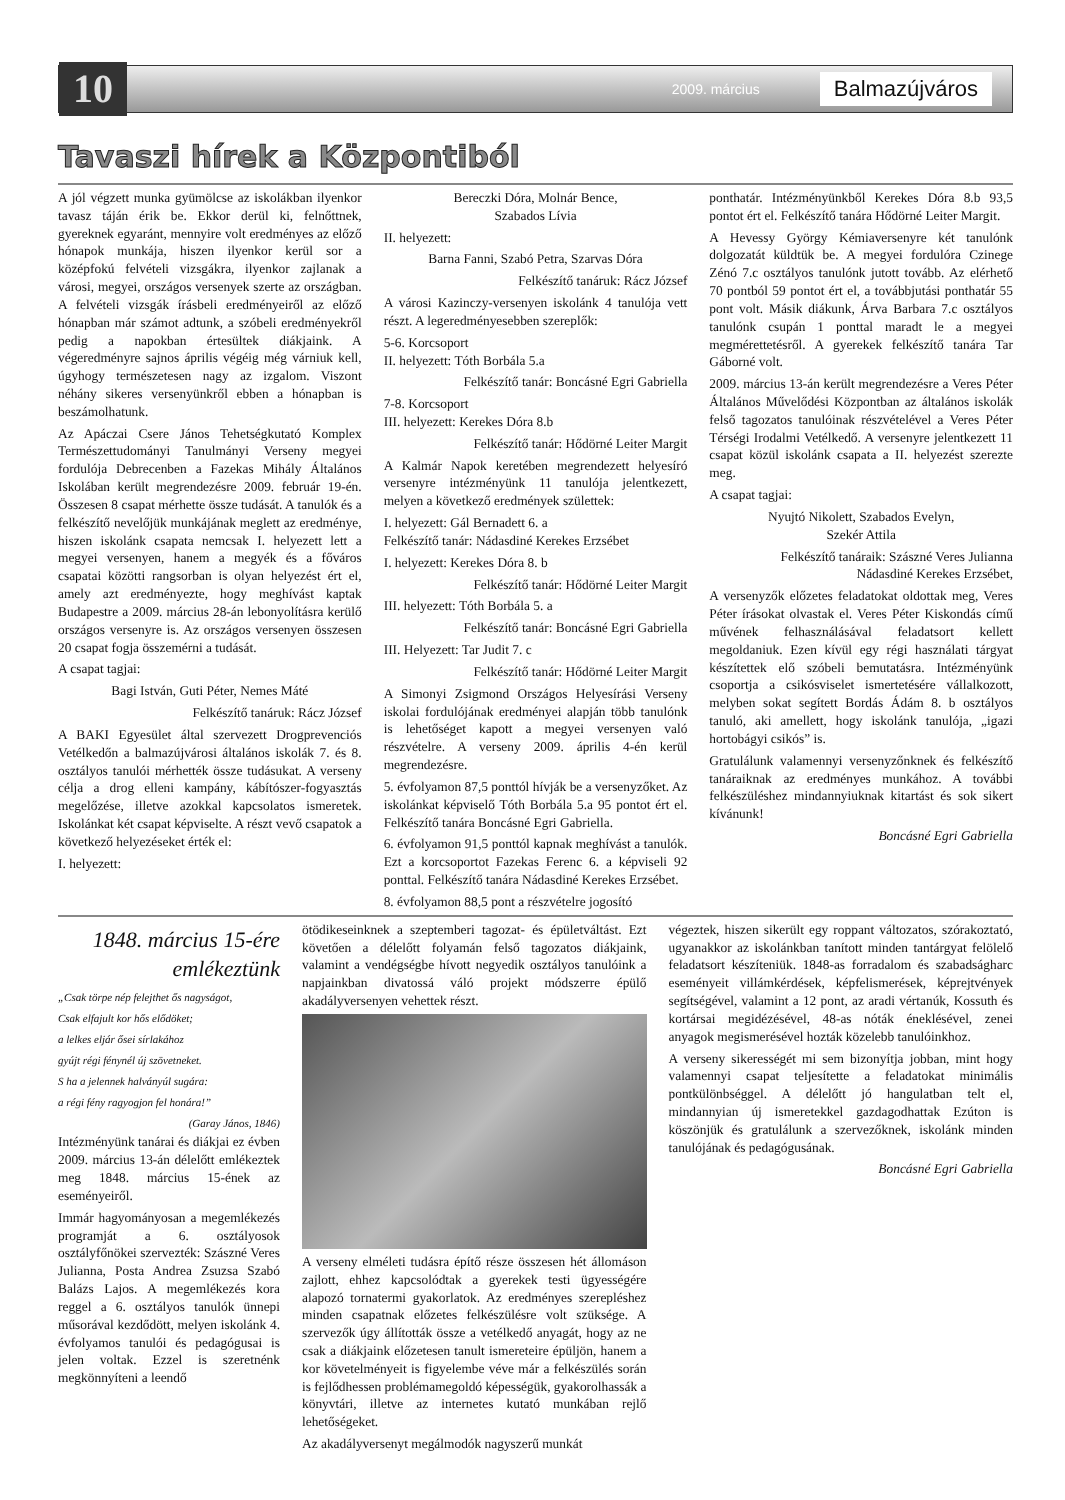10 2009. március Balmazújváros
Tavaszi hírek a Központiból
A jól végzett munka gyümölcse az iskolákban ilyenkor tavasz táján érik be. Ekkor derül ki, felnőttnek, gyereknek egyaránt, mennyire volt eredményes az előző hónapok munkája, hiszen ilyenkor kerül sor a középfokú felvételi vizsgákra, ilyenkor zajlanak a városi, megyei, országos versenyek szerte az országban. A felvételi vizsgák írásbeli eredményeiről az előző hónapban már számot adtunk, a szóbeli eredményekről pedig a napokban értesültek diákjaink. A végeredményre sajnos április végéig még várniuk kell, úgyhogy természetesen nagy az izgalom. Viszont néhány sikeres versenyünkről ebben a hónapban is beszámolhatunk.
Az Apáczai Csere János Tehetségkutató Komplex Természettudományi Tanulmányi Verseny megyei fordulója Debrecenben a Fazekas Mihály Általános Iskolában került megrendezésre 2009. február 19-én. Összesen 8 csapat mérhette össze tudását. A tanulók és a felkészítő nevelőjük munkájának meglett az eredménye, hiszen iskolánk csapata nemcsak I. helyezett lett a megyei versenyen, hanem a megyék és a főváros csapatai közötti rangsorban is olyan helyezést ért el, amely azt eredményezte, hogy meghívást kaptak Budapestre a 2009. március 28-án lebonyolításra kerülő országos versenyre is. Az országos versenyen összesen 20 csapat fogja összemérni a tudását.
A csapat tagjai:
Bagi István, Guti Péter, Nemes Máté
Felkészítő tanáruk: Rácz József
A BAKI Egyesület által szervezett Drogprevenciós Vetélkedőn a balmazújvárosi általános iskolák 7. és 8. osztályos tanulói mérhették össze tudásukat. A verseny célja a drog elleni kampány, kábítószer-fogyasztás megelőzése, illetve azokkal kapcsolatos ismeretek. Iskolánkat két csapat képviselte. A részt vevő csapatok a következő helyezéseket érték el:
I. helyezett:
Bereczki Dóra, Molnár Bence,
Szabados Lívia
II. helyezett:
Barna Fanni, Szabó Petra, Szarvas Dóra
Felkészítő tanáruk: Rácz József
A városi Kazinczy-versenyen iskolánk 4 tanulója vett részt. A legeredményesebben szereplők:
5-6. Korcsoport
II. helyezett: Tóth Borbála 5.a
Felkészítő tanár: Boncásné Egri Gabriella
7-8. Korcsoport
III. helyezett: Kerekes Dóra 8.b
Felkészítő tanár: Hődörné Leiter Margit
A Kalmár Napok keretében megrendezett helyesíró versenyre intézményünk 11 tanulója jelentkezett, melyen a következő eredmények születtek:
I. helyezett: Gál Bernadett 6. a
Felkészítő tanár: Nádasdiné Kerekes Erzsébet
I. helyezett: Kerekes Dóra 8. b
Felkészítő tanár: Hődörné Leiter Margit
III. helyezett: Tóth Borbála 5. a
Felkészítő tanár: Boncásné Egri Gabriella
III. Helyezett: Tar Judit 7. c
Felkészítő tanár: Hődörné Leiter Margit
A Simonyi Zsigmond Országos Helyesírási Verseny iskolai fordulójának eredményei alapján több tanulónk is lehetőséget kapott a megyei versenyen való részvételre. A verseny 2009. április 4-én kerül megrendezésre.
5. évfolyamon 87,5 ponttól hívják be a versenyzőket. Az iskolánkat képviselő Tóth Borbála 5.a 95 pontot ért el. Felkészítő tanára Boncásné Egri Gabriella.
6. évfolyamon 91,5 ponttól kapnak meghívást a tanulók. Ezt a korcsoportot Fazekas Ferenc 6. a képviseli 92 ponttal. Felkészítő tanára Nádasdiné Kerekes Erzsébet.
8. évfolyamon 88,5 pont a részvételre jogosító
ponthatár. Intézményünkből Kerekes Dóra 8.b 93,5 pontot ért el. Felkészítő tanára Hődörné Leiter Margit.
A Hevessy György Kémiaversenyre két tanulónk dolgozatát küldtük be. A megyei fordulóra Czinege Zénó 7.c osztályos tanulónk jutott tovább. Az elérhető 70 pontból 59 pontot ért el, a továbbjutási ponthatár 55 pont volt. Másik diákunk, Árva Barbara 7.c osztályos tanulónk csupán 1 ponttal maradt le a megyei megmérettetésről. A gyerekek felkészítő tanára Tar Gáborné volt.
2009. március 13-án került megrendezésre a Veres Péter Általános Művelődési Központban az általános iskolák felső tagozatos tanulóinak részvételével a Veres Péter Térségi Irodalmi Vetélkedő. A versenyre jelentkezett 11 csapat közül iskolánk csapata a II. helyezést szerezte meg.
A csapat tagjai:
Nyujtó Nikolett, Szabados Evelyn,
Szekér Attila
Felkészítő tanáraik: Szászné Veres Julianna
Nádasdiné Kerekes Erzsébet,
A versenyzők előzetes feladatokat oldottak meg, Veres Péter írásokat olvastak el. Veres Péter Kiskondás című művének felhasználásával feladatsort kellett megoldaniuk. Ezen kívül egy régi használati tárgyat készítettek elő szóbeli bemutatásra. Intézményünk csoportja a csikósviselet ismertetésére vállalkozott, melyben sokat segített Bordás Ádám 8. b osztályos tanuló, aki amellett, hogy iskolánk tanulója, „igazi hortobágyi csikós” is.
Gratulálunk valamennyi versenyzőnknek és felkészítő tanáraiknak az eredményes munkához. A további felkészüléshez mindannyiuknak kitartást és sok sikert kívánunk!
Boncásné Egri Gabriella
1848. március 15-ére emlékeztünk
„Csak törpe nép felejthet ős nagyságot,
Csak elfajult kor hős elődöket;
a lelkes eljár ősei sírlakához
gyújt régi fénynél új szövetneket.
S ha a jelennek halványúl sugára:
a régi fény ragyogjon fel honára!”
(Garay János, 1846)
Intézményünk tanárai és diákjai ez évben 2009. március 13-án délelőtt emlékeztek meg 1848. március 15-ének az eseményeiről.
Immár hagyományosan a megemlékezés programját a 6. osztályosok osztályfőnökei szervezték: Szászné Veres Julianna, Posta Andrea Zsuzsa Szabó Balázs Lajos. A megemlékezés kora reggel a 6. osztályos tanulók ünnepi műsorával kezdődött, melyen iskolánk 4. évfolyamos tanulói és pedagógusai is jelen voltak. Ezzel is szeretnénk megkönnyíteni a leendő
ötödikeseinknek a szeptemberi tagozat- és épületváltást. Ezt követően a délelőtt folyamán felső tagozatos diákjaink, valamint a vendégségbe hívott negyedik osztályos tanulóink a napjainkban divatossá váló projekt módszerre épülő akadályversenyen vehettek részt.
A verseny elméleti tudásra építő része összesen hét állomáson zajlott, ehhez kapcsolódtak a gyerekek testi ügyességére alapozó tornatermi gyakorlatok. Az eredményes szerepléshez minden csapatnak előzetes felkészülésre volt szüksége. A szervezők úgy állították össze a vetélkedő anyagát, hogy az ne csak a diákjaink előzetesen tanult ismereteire épüljön, hanem a kor követelményeit is figyelembe véve már a felkészülés során is fejlődhessen problémamegoldó képességük, gyakorolhassák a könyvtári, illetve az internetes kutató munkában rejlő lehetőségeket.
Az akadályversenyt megálmodók nagyszerű munkát
végeztek, hiszen sikerült egy roppant változatos, szórakoztató, ugyanakkor az iskolánkban tanított minden tantárgyat felölelő feladatsort készíteniük. 1848-as forradalom és szabadságharc eseményeit villámkérdések, képfelismerések, képrejtvények segítségével, valamint a 12 pont, az aradi vértanúk, Kossuth és kortársai megidézésével, 48-as nóták éneklésével, zenei anyagok megismerésével hozták közelebb tanulóinkhoz.
A verseny sikerességét mi sem bizonyítja jobban, mint hogy valamennyi csapat teljesítette a feladatokat minimális pontkülönbséggel. A délelőtt jó hangulatban telt el, mindannyian új ismeretekkel gazdagodhattak Ezúton is köszönjük és gratulálunk a szervezőknek, iskolánk minden tanulójának és pedagógusának.
Boncásné Egri Gabriella